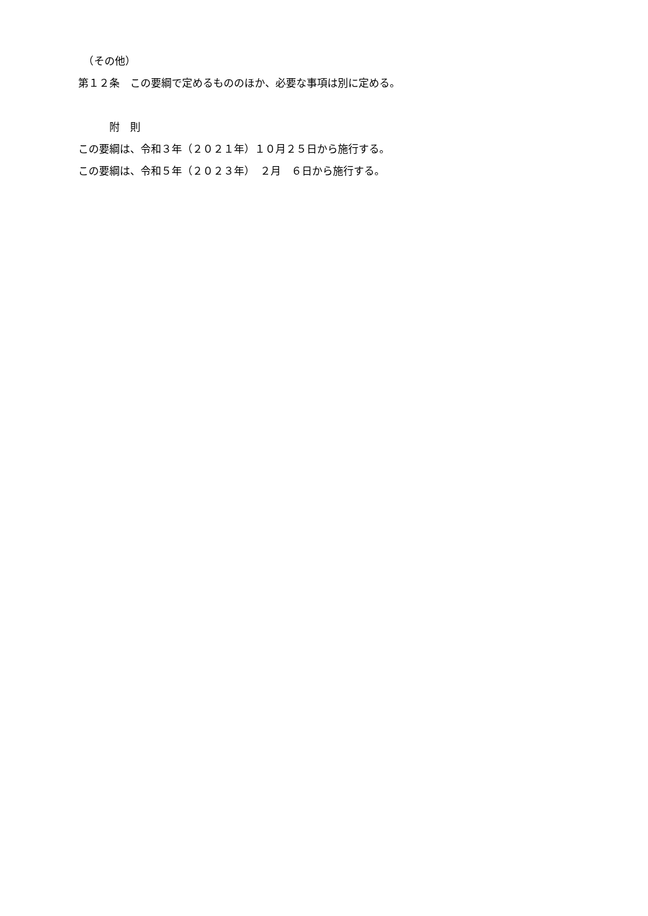（その他）
第１２条　この要綱で定めるもののほか、必要な事項は別に定める。
　　　附　則
この要綱は、令和３年（２０２１年）１０月２５日から施行する。
この要綱は、令和５年（２０２３年）　２月　６日から施行する。